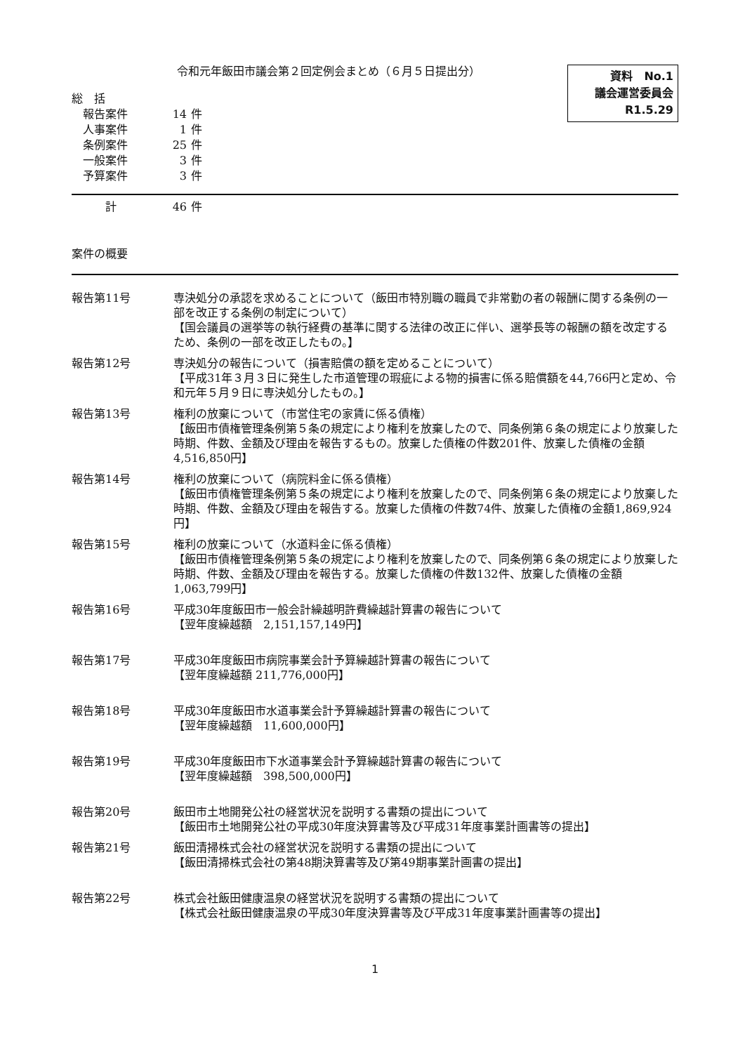令和元年飯田市議会第２回定例会まとめ（６月５日提出分）
資料　No.1
議会運営委員会
R1.5.29
総　括
報告案件 14 件
人事案件 1 件
条例案件 25 件
一般案件 3 件
予算案件 3 件
計 46 件
案件の概要
報告第11号 専決処分の承認を求めることについて（飯田市特別職の職員で非常勤の者の報酬に関する条例の一部を改正する条例の制定について）
【国会議員の選挙等の執行経費の基準に関する法律の改正に伴い、選挙長等の報酬の額を改定するため、条例の一部を改正したもの。】
報告第12号 専決処分の報告について（損害賠償の額を定めることについて）
【平成31年３月３日に発生した市道管理の瑕疵による物的損害に係る賠償額を44,766円と定め、令和元年５月９日に専決処分したもの。】
報告第13号 権利の放棄について（市営住宅の家賃に係る債権）
【飯田市債権管理条例第５条の規定により権利を放棄したので、同条例第６条の規定により放棄した時期、件数、金額及び理由を報告するもの。放棄した債権の件数201件、放棄した債権の金額4,516,850円】
報告第14号 権利の放棄について（病院料金に係る債権）
【飯田市債権管理条例第５条の規定により権利を放棄したので、同条例第６条の規定により放棄した時期、件数、金額及び理由を報告する。放棄した債権の件数74件、放棄した債権の金額1,869,924円】
報告第15号 権利の放棄について（水道料金に係る債権）
【飯田市債権管理条例第５条の規定により権利を放棄したので、同条例第６条の規定により放棄した時期、件数、金額及び理由を報告する。放棄した債権の件数132件、放棄した債権の金額1,063,799円】
報告第16号 平成30年度飯田市一般会計繰越明許費繰越計算書の報告について
【翌年度繰越額　2,151,157,149円】
報告第17号 平成30年度飯田市病院事業会計予算繰越計算書の報告について
【翌年度繰越額 211,776,000円】
報告第18号 平成30年度飯田市水道事業会計予算繰越計算書の報告について
【翌年度繰越額　11,600,000円】
報告第19号 平成30年度飯田市下水道事業会計予算繰越計算書の報告について
【翌年度繰越額　398,500,000円】
報告第20号 飯田市土地開発公社の経営状況を説明する書類の提出について
【飯田市土地開発公社の平成30年度決算書等及び平成31年度事業計画書等の提出】
報告第21号 飯田清掃株式会社の経営状況を説明する書類の提出について
【飯田清掃株式会社の第48期決算書等及び第49期事業計画書の提出】
報告第22号 株式会社飯田健康温泉の経営状況を説明する書類の提出について
【株式会社飯田健康温泉の平成30年度決算書等及び平成31年度事業計画書等の提出】
1